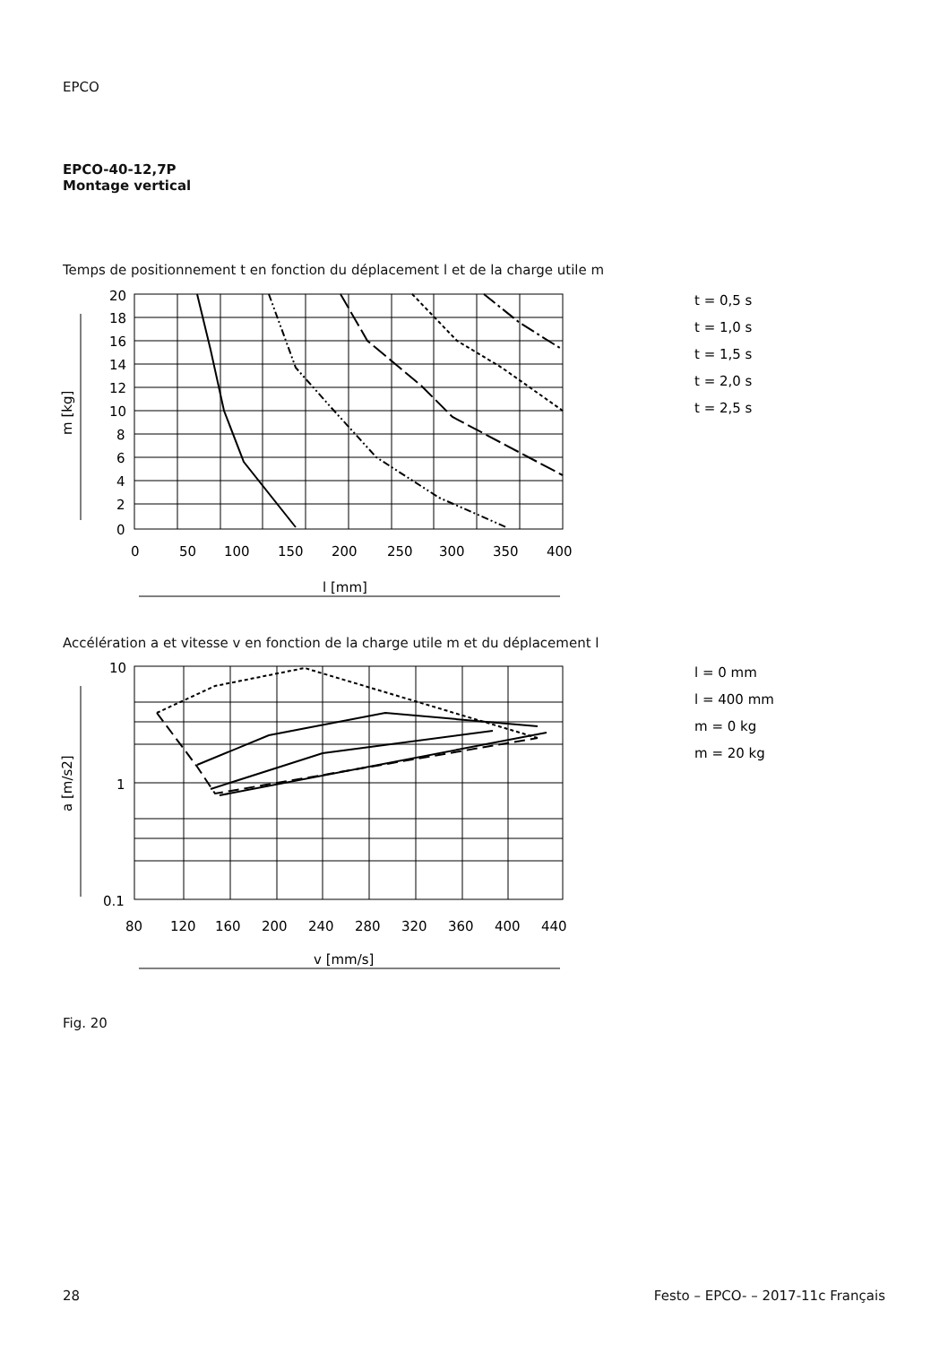EPCO
EPCO-40-12,7P
Montage vertical
Temps de positionnement t en fonction du déplacement l et de la charge utile m
20
18
16
14
12
10
8
6
4
2
0
0
50
100
150
200
250
300
350
400
l [mm]
m [kg]
t = 0,5 s
t = 1,0 s
t = 1,5 s
t = 2,0 s
t = 2,5 s
Accélération a et vitesse v en fonction de la charge utile m et du déplacement l
10
1
0.1
80
120
160
200
240
280
320
360
400
440
v [mm/s]
a [m/s2]
l = 0 mm
l = 400 mm
m = 0 kg
m = 20 kg
Fig. 20
28 Festo – EPCO- – 2017-11c Français